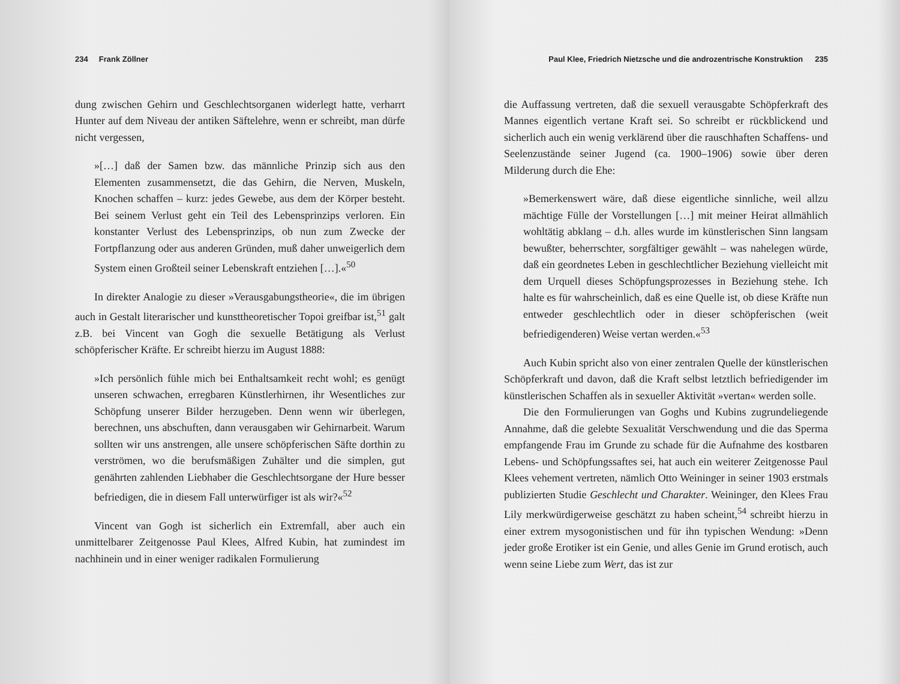234 Frank Zöllner
dung zwischen Gehirn und Geschlechtsorganen widerlegt hatte, verharrt Hunter auf dem Niveau der antiken Säftelehre, wenn er schreibt, man dürfe nicht vergessen,
»[…] daß der Samen bzw. das männliche Prinzip sich aus den Elementen zusammensetzt, die das Gehirn, die Nerven, Muskeln, Knochen schaffen – kurz: jedes Gewebe, aus dem der Körper besteht. Bei seinem Verlust geht ein Teil des Lebensprinzips verloren. Ein konstanter Verlust des Lebensprinzips, ob nun zum Zwecke der Fortpflanzung oder aus anderen Gründen, muß daher unweigerlich dem System einen Großteil seiner Lebenskraft entziehen […].«<sup>50</sup>
In direkter Analogie zu dieser »Verausgabungstheorie«, die im übrigen auch in Gestalt literarischer und kunsttheoretischer Topoi greifbar ist,<sup>51</sup> galt z.B. bei Vincent van Gogh die sexuelle Betätigung als Verlust schöpferischer Kräfte. Er schreibt hierzu im August 1888:
»Ich persönlich fühle mich bei Enthaltsamkeit recht wohl; es genügt unseren schwachen, erregbaren Künstlerhirnen, ihr Wesentliches zur Schöpfung unserer Bilder herzugeben. Denn wenn wir überlegen, berechnen, uns abschuften, dann verausgaben wir Gehirnarbeit. Warum sollten wir uns anstrengen, alle unsere schöpferischen Säfte dorthin zu verströmen, wo die berufsmäßigen Zuhälter und die simplen, gut genährten zahlenden Liebhaber die Geschlechtsorgane der Hure besser befriedigen, die in diesem Fall unterwürfiger ist als wir?«<sup>52</sup>
Vincent van Gogh ist sicherlich ein Extremfall, aber auch ein unmittelbarer Zeitgenosse Paul Klees, Alfred Kubin, hat zumindest im nachhinein und in einer weniger radikalen Formulierung
Paul Klee, Friedrich Nietzsche und die androzentrische Konstruktion 235
die Auffassung vertreten, daß die sexuell verausgabte Schöpferkraft des Mannes eigentlich vertane Kraft sei. So schreibt er rückblickend und sicherlich auch ein wenig verklärend über die rauschhaften Schaffens- und Seelenzustände seiner Jugend (ca. 1900–1906) sowie über deren Milderung durch die Ehe:
»Bemerkenswert wäre, daß diese eigentliche sinnliche, weil allzu mächtige Fülle der Vorstellungen […] mit meiner Heirat allmählich wohltätig abklang – d.h. alles wurde im künstlerischen Sinn langsam bewußter, beherrschter, sorgfältiger gewählt – was nahelegen würde, daß ein geordnetes Leben in geschlechtlicher Beziehung vielleicht mit dem Urquell dieses Schöpfungsprozesses in Beziehung stehe. Ich halte es für wahrscheinlich, daß es eine Quelle ist, ob diese Kräfte nun entweder geschlechtlich oder in dieser schöpferischen (weit befriedigenderen) Weise vertan werden.«<sup>53</sup>
Auch Kubin spricht also von einer zentralen Quelle der künstlerischen Schöpferkraft und davon, daß die Kraft selbst letztlich befriedigender im künstlerischen Schaffen als in sexueller Aktivität »vertan« werden solle.
Die den Formulierungen van Goghs und Kubins zugrundeliegende Annahme, daß die gelebte Sexualität Verschwendung und die das Sperma empfangende Frau im Grunde zu schade für die Aufnahme des kostbaren Lebens- und Schöpfungssaftes sei, hat auch ein weiterer Zeitgenosse Paul Klees vehement vertreten, nämlich Otto Weininger in seiner 1903 erstmals publizierten Studie Geschlecht und Charakter. Weininger, den Klees Frau Lily merkwürdigerweise geschätzt zu haben scheint,<sup>54</sup> schreibt hierzu in einer extrem mysogonistischen und für ihn typischen Wendung: »Denn jeder große Erotiker ist ein Genie, und alles Genie im Grund erotisch, auch wenn seine Liebe zum Wert, das ist zur